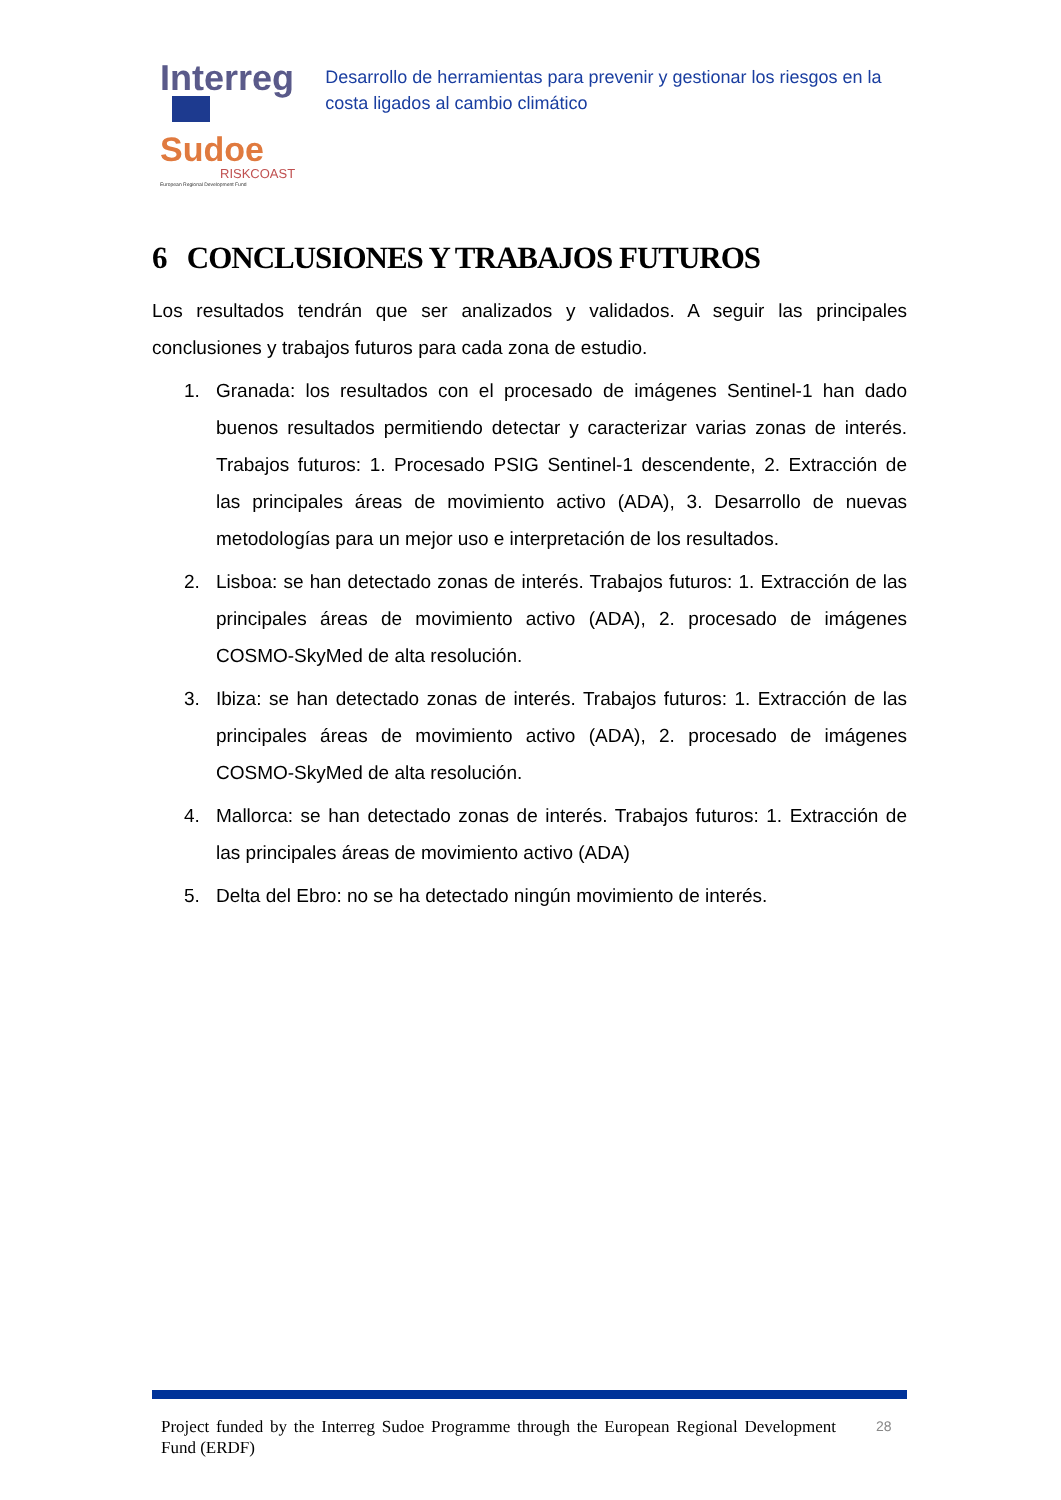Interreg
Sudoe
RISKCOAST
European Regional Development Fund
Desarrollo de herramientas para prevenir y gestionar los riesgos en la costa ligados al cambio climático
6 CONCLUSIONES Y TRABAJOS FUTUROS
Los resultados tendrán que ser analizados y validados. A seguir las principales conclusiones y trabajos futuros para cada zona de estudio.
1. Granada: los resultados con el procesado de imágenes Sentinel-1 han dado buenos resultados permitiendo detectar y caracterizar varias zonas de interés. Trabajos futuros: 1. Procesado PSIG Sentinel-1 descendente, 2. Extracción de las principales áreas de movimiento activo (ADA), 3. Desarrollo de nuevas metodologías para un mejor uso e interpretación de los resultados.
2. Lisboa: se han detectado zonas de interés. Trabajos futuros: 1. Extracción de las principales áreas de movimiento activo (ADA), 2. procesado de imágenes COSMO-SkyMed de alta resolución.
3. Ibiza: se han detectado zonas de interés. Trabajos futuros: 1. Extracción de las principales áreas de movimiento activo (ADA), 2. procesado de imágenes COSMO-SkyMed de alta resolución.
4. Mallorca: se han detectado zonas de interés. Trabajos futuros: 1. Extracción de las principales áreas de movimiento activo (ADA)
5. Delta del Ebro: no se ha detectado ningún movimiento de interés.
Project funded by the Interreg Sudoe Programme through the European Regional Development Fund (ERDF)
28